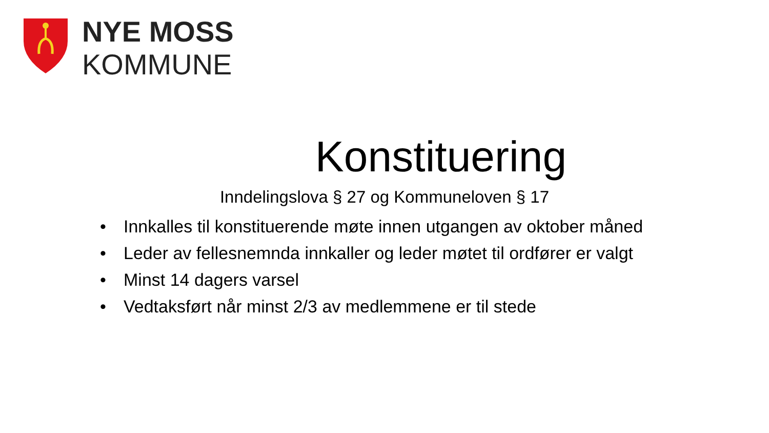NYE MOSS
KOMMUNE
Konstituering
Inndelingslova § 27 og Kommuneloven § 17
• Innkalles til konstituerende møte innen utgangen av oktober måned
• Leder av fellesnemnda innkaller og leder møtet til ordfører er valgt
• Minst 14 dagers varsel
• Vedtaksført når minst 2/3 av medlemmene er til stede